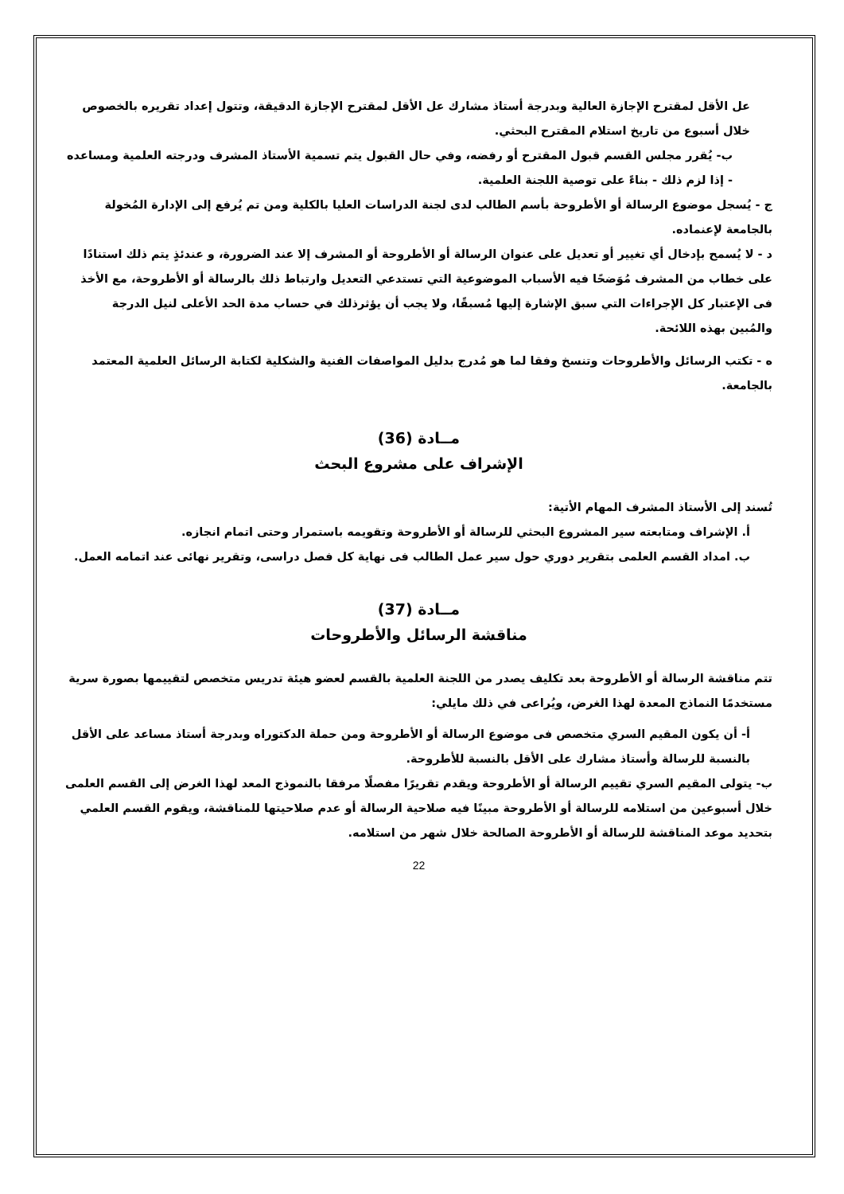عل الأقل لمقترح الإجازة العالية وبدرجة أستاذ مشارك عل الأقل لمقترح الإجازة الدقيقة، وتتول إعداد تقريره بالخصوص خلال أسبوع من تاريخ استلام المقترح البحثي.
ب- يُقرر مجلس القسم قبول المقترح أو رفضه، وفي حال القبول يتم تسمية الأستاذ المشرف ودرجته العلمية ومساعده - إذا لزم ذلك - بناءً على توصية اللجنة العلمية.
ج - يُسجل موضوع الرسالة أو الأطروحة بأسم الطالب لدى لجنة الدراسات العليا بالكلية ومن تم يُرفع إلى الإدارة المُخولة بالجامعة لإعنماده.
د - لا يُسمح بإدخال أي تغيير أو تعديل على عنوان الرسالة أو الأطروحة أو المشرف إلا عند الضرورة، و عندئذٍ يتم ذلك استنادًا على خطاب من المشرف مُوَضحًا فيه الأسباب الموضوعية التي تستدعي التعديل وارتباط ذلك بالرسالة أو الأطروحة، مع الأخذ فى الإعتبار كل الإجراءات التي سبق الإشارة إليها مُسبقًا، ولا يجب أن يؤثرذلك في حساب مدة الحد الأعلى لنيل الدرجة والمُبين بهذه اللائحة.
ه - تكتب الرسائل والأطروحات وتنسخ وفقا لما هو مُدرج بدليل المواصفات الفنية والشكلية لكتابة الرسائل العلمية المعتمد بالجامعة.
مــادة (36)
الإشراف على مشروع البحث
تُسند إلى الأستاذ المشرف المهام الأتية:
أ. الإشراف ومتابعته سير المشروع البحثي للرسالة أو الأطروحة وتقويمه باستمرار وحتى اتمام انجازه.
ب. امداد القسم العلمى بتقرير دوري حول سير عمل الطالب فى نهاية كل فصل دراسى، وتقرير نهائى عند اتمامه العمل.
مــادة (37)
مناقشة الرسائل والأطروحات
تتم مناقشة الرسالة أو الأطروحة بعد تكليف يصدر من اللجنة العلمية بالقسم لعضو هيئة تدريس متخصص لتقييمها بصورة سرية مستخدمًا النماذج المعدة لهذا الغرض، ويُراعى في ذلك مايلي:
أ- أن يكون المقيم السري متخصص فى موضوع الرسالة أو الأطروحة ومن حملة الدكتوراه وبدرجة أستاذ مساعد على الأقل بالنسبة للرسالة وأستاذ مشارك على الأقل بالنسبة للأطروحة.
ب- يتولى المقيم السري تقييم الرسالة أو الأطروحة ويقدم تقريرًا مفصلًا مرفقا بالنموذج المعد لهذا الغرض إلى القسم العلمى خلال أسبوعين من استلامه للرسالة أو الأطروحة مبينًا فيه صلاحية الرسالة أو عدم صلاحيتها للمناقشة، ويقوم القسم العلمي بتحديد موعد المناقشة للرسالة أو الأطروحة الصالحة خلال شهر من استلامه.
22